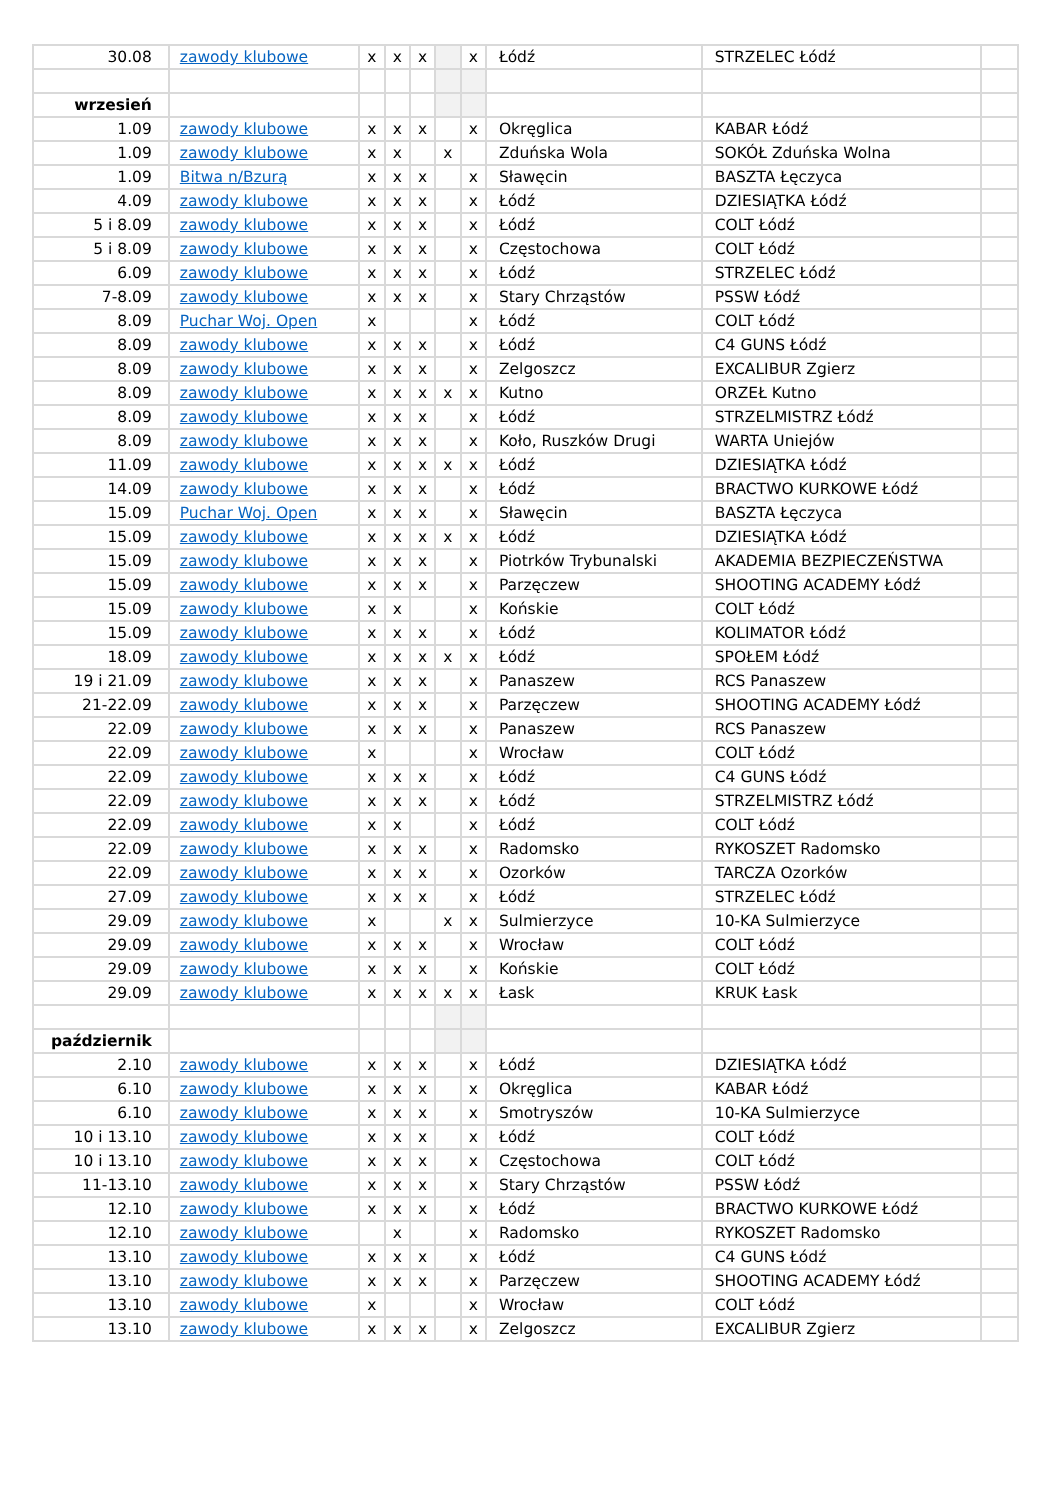| 30.08 | zawody klubowe | x | x | x | | x | Łódź | STRZELEC Łódź | |
| wrzesień | | | | | | | | | |
| 1.09 | zawody klubowe | x | x | x | | x | Okręglica | KABAR Łódź | |
| 1.09 | zawody klubowe | x | x | | x | | Zduńska Wola | SOKÓŁ Zduńska Wolna | |
| 1.09 | Bitwa n/Bzurą | x | x | x | | x | Sławęcin | BASZTA Łęczyca | |
| 4.09 | zawody klubowe | x | x | x | | x | Łódź | DZIESIĄTKA Łódź | |
| 5 i 8.09 | zawody klubowe | x | x | x | | x | Łódź | COLT Łódź | |
| 5 i 8.09 | zawody klubowe | x | x | x | | x | Częstochowa | COLT Łódź | |
| 6.09 | zawody klubowe | x | x | x | | x | Łódź | STRZELEC Łódź | |
| 7-8.09 | zawody klubowe | x | x | x | | x | Stary Chrząstów | PSSW Łódź | |
| 8.09 | Puchar Woj. Open | x | | | | x | Łódź | COLT Łódź | |
| 8.09 | zawody klubowe | x | x | x | | x | Łódź | C4 GUNS Łódź | |
| 8.09 | zawody klubowe | x | x | x | | x | Zelgoszcz | EXCALIBUR Zgierz | |
| 8.09 | zawody klubowe | x | x | x | x | x | Kutno | ORZEŁ Kutno | |
| 8.09 | zawody klubowe | x | x | x | | x | Łódź | STRZELMISTRZ Łódź | |
| 8.09 | zawody klubowe | x | x | x | | x | Koło, Ruszków Drugi | WARTA Uniejów | |
| 11.09 | zawody klubowe | x | x | x | x | x | Łódź | DZIESIĄTKA Łódź | |
| 14.09 | zawody klubowe | x | x | x | | x | Łódź | BRACTWO KURKOWE Łódź | |
| 15.09 | Puchar Woj. Open | x | x | x | | x | Sławęcin | BASZTA Łęczyca | |
| 15.09 | zawody klubowe | x | x | x | x | x | Łódź | DZIESIĄTKA Łódź | |
| 15.09 | zawody klubowe | x | x | x | | x | Piotrków Trybunalski | AKADEMIA BEZPIECZEŃSTWA | |
| 15.09 | zawody klubowe | x | x | x | | x | Parzęczew | SHOOTING ACADEMY Łódź | |
| 15.09 | zawody klubowe | x | x | | | x | Końskie | COLT Łódź | |
| 15.09 | zawody klubowe | x | x | x | | x | Łódź | KOLIMATOR Łódź | |
| 18.09 | zawody klubowe | x | x | x | x | x | Łódź | SPOŁEM Łódź | |
| 19 i 21.09 | zawody klubowe | x | x | x | | x | Panaszew | RCS Panaszew | |
| 21-22.09 | zawody klubowe | x | x | x | | x | Parzęczew | SHOOTING ACADEMY Łódź | |
| 22.09 | zawody klubowe | x | x | x | | x | Panaszew | RCS Panaszew | |
| 22.09 | zawody klubowe | x | | | | x | Wrocław | COLT Łódź | |
| 22.09 | zawody klubowe | x | x | x | | x | Łódź | C4 GUNS Łódź | |
| 22.09 | zawody klubowe | x | x | x | | x | Łódź | STRZELMISTRZ Łódź | |
| 22.09 | zawody klubowe | x | x | | | x | Łódź | COLT Łódź | |
| 22.09 | zawody klubowe | x | x | x | | x | Radomsko | RYKOSZET Radomsko | |
| 22.09 | zawody klubowe | x | x | x | | x | Ozorków | TARCZA Ozorków | |
| 27.09 | zawody klubowe | x | x | x | | x | Łódź | STRZELEC Łódź | |
| 29.09 | zawody klubowe | x | | | x | x | Sulmierzyce | 10-KA Sulmierzyce | |
| 29.09 | zawody klubowe | x | x | x | | x | Wrocław | COLT Łódź | |
| 29.09 | zawody klubowe | x | x | x | | x | Końskie | COLT Łódź | |
| 29.09 | zawody klubowe | x | x | x | x | x | Łask | KRUK Łask | |
| październik | | | | | | | | | |
| 2.10 | zawody klubowe | x | x | x | | x | Łódź | DZIESIĄTKA Łódź | |
| 6.10 | zawody klubowe | x | x | x | | x | Okręglica | KABAR Łódź | |
| 6.10 | zawody klubowe | x | x | x | | x | Smotryszów | 10-KA Sulmierzyce | |
| 10 i 13.10 | zawody klubowe | x | x | x | | x | Łódź | COLT Łódź | |
| 10 i 13.10 | zawody klubowe | x | x | x | | x | Częstochowa | COLT Łódź | |
| 11-13.10 | zawody klubowe | x | x | x | | x | Stary Chrząstów | PSSW Łódź | |
| 12.10 | zawody klubowe | x | x | x | | x | Łódź | BRACTWO KURKOWE Łódź | |
| 12.10 | zawody klubowe | | x | | | x | Radomsko | RYKOSZET Radomsko | |
| 13.10 | zawody klubowe | x | x | x | | x | Łódź | C4 GUNS Łódź | |
| 13.10 | zawody klubowe | x | x | x | | x | Parzęczew | SHOOTING ACADEMY Łódź | |
| 13.10 | zawody klubowe | x | | | | x | Wrocław | COLT Łódź | |
| 13.10 | zawody klubowe | x | x | x | | x | Zelgoszcz | EXCALIBUR Zgierz | |